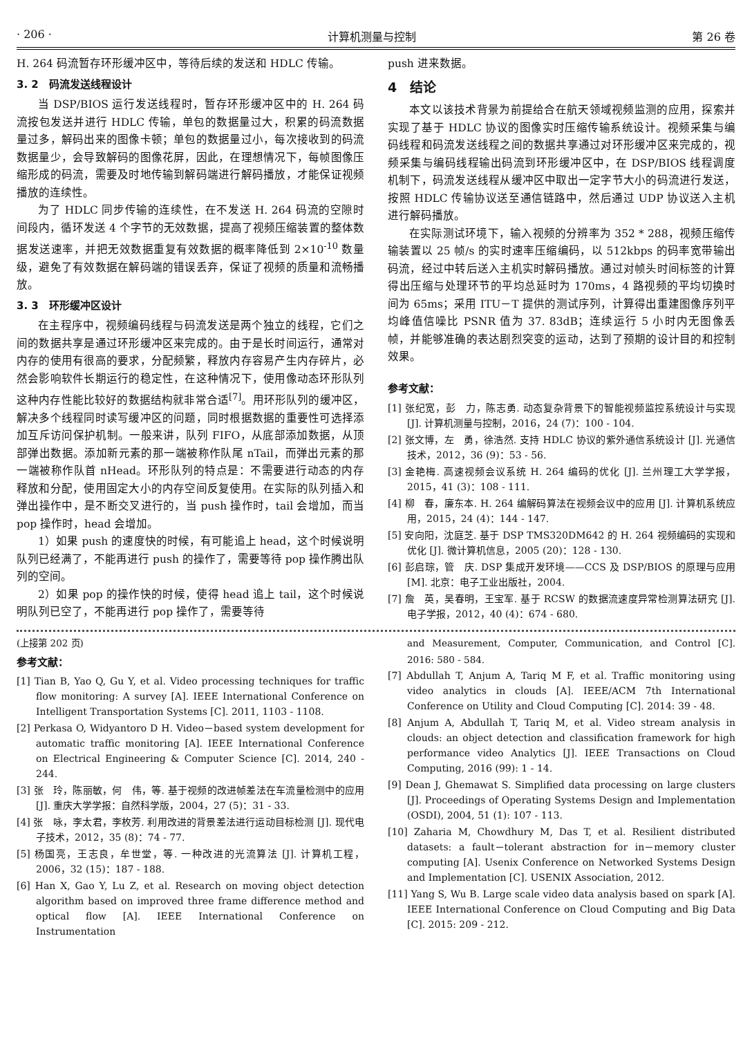· 206 · 计算机测量与控制 第 26 卷
H. 264 码流暂存环形缓冲区中，等待后续的发送和 HDLC 传输。
3. 2　码流发送线程设计
当 DSP/BIOS 运行发送线程时，暂存环形缓冲区中的 H. 264 码流按包发送并进行 HDLC 传输，单包的数据量过大，积累的码流数据量过多，解码出来的图像卡顿；单包的数据量过小，每次接收到的码流数据量少，会导致解码的图像花屏，因此，在理想情况下，每帧图像压缩形成的码流，需要及时地传输到解码端进行解码播放，才能保证视频播放的连续性。
为了 HDLC 同步传输的连续性，在不发送 H. 264 码流的空隙时间段内，循环发送 4 个字节的无效数据，提高了视频压缩装置的整体数据发送速率，并把无效数据重复有效数据的概率降低到 2×10<sup>-10</sup> 数量级，避免了有效数据在解码端的错误丢弃，保证了视频的质量和流畅播放。
3. 3　环形缓冲区设计
在主程序中，视频编码线程与码流发送是两个独立的线程，它们之间的数据共享是通过环形缓冲区来完成的。由于是长时间运行，通常对内存的使用有很高的要求，分配频繁，释放内存容易产生内存碎片，必然会影响软件长期运行的稳定性，在这种情况下，使用像动态环形队列这种内存性能比较好的数据结构就非常合适<sup>[7]</sup>。用环形队列的缓冲区，解决多个线程同时读写缓冲区的问题，同时根据数据的重要性可选择添加互斥访问保护机制。一般来讲，队列 FIFO，从底部添加数据，从顶部弹出数据。添加新元素的那一端被称作队尾 nTail，而弹出元素的那一端被称作队首 nHead。环形队列的特点是：不需要进行动态的内存释放和分配，使用固定大小的内存空间反复使用。在实际的队列插入和弹出操作中，是不断交叉进行的，当 push 操作时，tail 会增加，而当 pop 操作时，head 会增加。
1）如果 push 的速度快的时候，有可能追上 head，这个时候说明队列已经满了，不能再进行 push 的操作了，需要等待 pop 操作腾出队列的空间。
2）如果 pop 的操作快的时候，使得 head 追上 tail，这个时候说明队列已空了，不能再进行 pop 操作了，需要等待
push 进来数据。
4　结论
本文以该技术背景为前提给合在航天领域视频监测的应用，探索并实现了基于 HDLC 协议的图像实时压缩传输系统设计。视频采集与编码线程和码流发送线程之间的数据共享通过对环形缓冲区来完成的，视频采集与编码线程输出码流到环形缓冲区中，在 DSP/BIOS 线程调度机制下，码流发送线程从缓冲区中取出一定字节大小的码流进行发送，按照 HDLC 传输协议送至通信链路中，然后通过 UDP 协议送入主机进行解码播放。
在实际测试环境下，输入视频的分辨率为 352 * 288，视频压缩传输装置以 25 帧/s 的实时速率压缩编码，以 512kbps 的码率宽带输出码流，经过中转后送入主机实时解码播放。通过对帧头时间标签的计算得出压缩与处理环节的平均总延时为 170ms，4 路视频的平均切换时间为 65ms；采用 ITU－T 提供的测试序列，计算得出重建图像序列平均峰值信噪比 PSNR 值为 37. 83dB；连续运行 5 小时内无图像丢帧，并能够准确的表达剧烈突变的运动，达到了预期的设计目的和控制效果。
参考文献：
[1] 张纪宽，彭　力，陈志勇. 动态复杂背景下的智能视频监控系统设计与实现 [J]. 计算机测量与控制，2016，24 (7)：100 - 104.
[2] 张文博，左　勇，徐浩然. 支持 HDLC 协议的紫外通信系统设计 [J]. 光通信技术，2012，36 (9)：53 - 56.
[3] 金艳梅. 高速视频会议系统 H. 264 编码的优化 [J]. 兰州理工大学学报，2015，41 (3)：108 - 111.
[4] 柳　春，廉东本. H. 264 编解码算法在视频会议中的应用 [J]. 计算机系统应用，2015，24 (4)：144 - 147.
[5] 安向阳，沈庭芝. 基于 DSP TMS320DM642 的 H. 264 视频编码的实现和优化 [J]. 微计算机信息，2005 (20)：128 - 130.
[6] 彭启琮，管　庆. DSP 集成开发环境——CCS 及 DSP/BIOS 的原理与应用 [M]. 北京：电子工业出版社，2004.
[7] 詹　英，吴春明，王宝军. 基于 RCSW 的数据流速度异常检测算法研究 [J]. 电子学报，2012，40 (4)：674 - 680.
(上接第 202 页)
参考文献：
[1] Tian B, Yao Q, Gu Y, et al. Video processing techniques for traffic flow monitoring: A survey [A]. IEEE International Conference on Intelligent Transportation Systems [C]. 2011, 1103 - 1108.
[2] Perkasa O, Widyantoro D H. Video－based system development for automatic traffic monitoring [A]. IEEE International Conference on Electrical Engineering & Computer Science [C]. 2014, 240 - 244.
[3] 张　玲，陈丽敏，何　伟，等. 基于视频的改进帧差法在车流量检测中的应用 [J]. 重庆大学学报：自然科学版，2004，27 (5)：31 - 33.
[4] 张　咏，李太君，李枚芳. 利用改进的背景差法进行运动目标检测 [J]. 现代电子技术，2012，35 (8)：74 - 77.
[5] 杨国亮，王志良，牟世堂，等. 一种改进的光流算法 [J]. 计算机工程，2006，32 (15)：187 - 188.
[6] Han X, Gao Y, Lu Z, et al. Research on moving object detection algorithm based on improved three frame difference method and optical flow [A]. IEEE International Conference on Instrumentation
and Measurement, Computer, Communication, and Control [C]. 2016: 580 - 584.
[7] Abdullah T, Anjum A, Tariq M F, et al. Traffic monitoring using video analytics in clouds [A]. IEEE/ACM 7th International Conference on Utility and Cloud Computing [C]. 2014: 39 - 48.
[8] Anjum A, Abdullah T, Tariq M, et al. Video stream analysis in clouds: an object detection and classification framework for high performance video Analytics [J]. IEEE Transactions on Cloud Computing, 2016 (99): 1 - 14.
[9] Dean J, Ghemawat S. Simplified data processing on large clusters [J]. Proceedings of Operating Systems Design and Implementation (OSDI), 2004, 51 (1): 107 - 113.
[10] Zaharia M, Chowdhury M, Das T, et al. Resilient distributed datasets: a fault－tolerant abstraction for in－memory cluster computing [A]. Usenix Conference on Networked Systems Design and Implementation [C]. USENIX Association, 2012.
[11] Yang S, Wu B. Large scale video data analysis based on spark [A]. IEEE International Conference on Cloud Computing and Big Data [C]. 2015: 209 - 212.